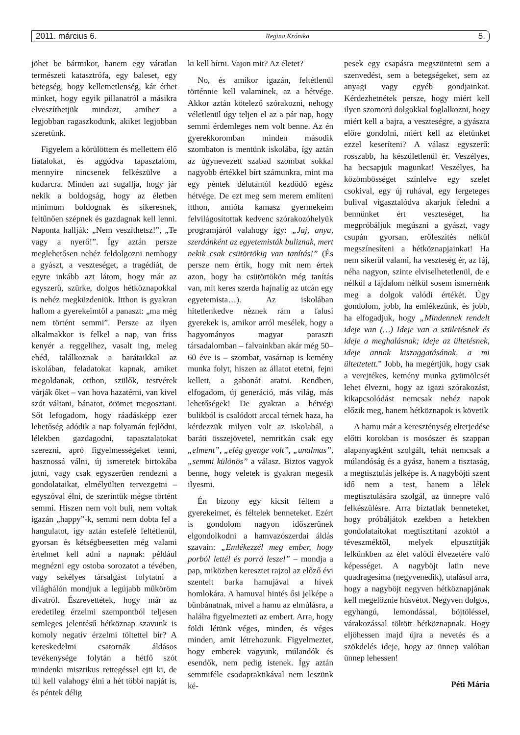2011. március 6. Regina Krónika 5.
jöhet be bármikor, hanem egy váratlan természeti katasztrófa, egy baleset, egy betegség, hogy kellemetlenség, kár érhet minket, hogy egyik pillanatról a másikra elveszíthetjük mindazt, amihez a legjobban ragaszkodunk, akiket legjobban szeretünk.
Figyelem a körülöttem és mellettem élő fiatalokat, és aggódva tapasztalom, mennyire nincsenek felkészülve a kudarcra. Minden azt sugallja, hogy jár nekik a boldogság, hogy az életben minimum boldognak és sikeresnek, feltűnően szépnek és gazdagnak kell lenni. Naponta hallják: „Nem veszíthetsz!”, „Te vagy a nyerő!”. Így aztán persze meglehetősen nehéz feldolgozni nemhogy a gyászt, a veszteséget, a tragédiát, de egyre inkább azt látom, hogy már az egyszerű, szürke, dolgos hétköznapokkal is nehéz megküzdeniük. Itthon is gyakran hallom a gyerekeimtől a panaszt: „ma még nem történt semmi”. Persze az ilyen alkalmakkor is felkel a nap, van friss kenyér a reggelihez, vasalt ing, meleg ebéd, találkoznak a barátaikkal az iskolában, feladatokat kapnak, amiket megoldanak, otthon, szülők, testvérek várják őket – van hova hazatérni, van kivel szót váltani, bánatot, örömet megosztani. Sőt lefogadom, hogy ráadásképp ezer lehetőség adódik a nap folyamán fejlődni, lélekben gazdagodni, tapasztalatokat szerezni, apró figyelmességeket tenni, hasznossá válni, új ismeretek birtokába jutni, vagy csak egyszerűen rendezni a gondolataikat, elmélyülten tervezgetni – egyszóval élni, de szerintük mégse történt semmi. Hiszen nem volt buli, nem voltak igazán „happy”-k, semmi nem dobta fel a hangulatot, így aztán estefelé feltétlenül, gyorsan és kétségbeesetten még valami értelmet kell adni a napnak: például megnézni egy ostoba sorozatot a tévében, vagy sekélyes társalgást folytatni a világhálón mondjuk a legújabb műköröm divatról. Észrevettétek, hogy már az eredetileg érzelmi szempontból teljesen semleges jelentésű hétköznap szavunk is komoly negatív érzelmi töltettel bír? A kereskedelmi csatornák áldásos tevékenysége folytán a hétfő szót mindenki misztikus rettegéssel ejti ki, de túl kell valahogy élni a hét többi napját is, és péntek délig
ki kell bírni. Vajon mit? Az életet?
No, és amikor igazán, feltétlenül történnie kell valaminek, az a hétvége. Akkor aztán kötelező szórakozni, nehogy véletlenül úgy teljen el az a pár nap, hogy semmi érdemleges nem volt benne. Az én gyerekkoromban minden második szombaton is mentünk iskolába, így aztán az úgynevezett szabad szombat sokkal nagyobb értékkel bírt számunkra, mint ma egy péntek délutántól kezdődő egész hétvége. De ezt meg sem merem említeni itthon, amióta kamasz gyermekeim felvilágosítottak kedvenc szórakozóhelyük programjáról valahogy így: „Jaj, anya, szerdánként az egyetemisták buliznak, mert nekik csak csütörtökig van tanítás!” (És persze nem értik, hogy mit nem értek azon, hogy ha csütörtökön még tanítás van, mit keres szerda hajnalig az utcán egy egyetemista…). Az iskolában hitetlenkedve néznek rám a falusi gyerekek is, amikor arról mesélek, hogy a hagyományos magyar paraszti társadalomban – falvainkban akár még 50–60 éve is – szombat, vasárnap is kemény munka folyt, hiszen az állatot etetni, fejni kellett, a gabonát aratni. Rendben, elfogadom, új generáció, más világ, más lehetőségek! De gyakran a hétvégi bulikból is csalódott arccal térnek haza, ha kérdezzük milyen volt az iskolabál, a baráti összejövetel, nemritkán csak egy „elment”, „elég gyenge volt”, „unalmas”, „semmi különös” a válasz. Biztos vagyok benne, hogy veletek is gyakran megesik ilyesmi.
Én bizony egy kicsit féltem a gyerekeimet, és féltelek benneteket. Ezért is gondolom nagyon időszerűnek elgondolkodni a hamvazószerdai áldás szavain: „Emlékezzél meg ember, hogy porból lettél és porrá leszel” – mondja a pap, miközben keresztet rajzol az előző évi szentelt barka hamujával a hívek homlokára. A hamuval hintés ősi jelképe a bűnbánatnak, mivel a hamu az elmúlásra, a halálra figyelmezteti az embert. Arra, hogy földi létünk véges, minden, és véges minden, amit létrehozunk. Figyelmeztet, hogy emberek vagyunk, múlandók és esendők, nem pedig istenek. Így aztán semmiféle csodapraktikával nem leszünk ké-
pesek egy csapásra megszüntetni sem a szenvedést, sem a betegségeket, sem az anyagi vagy egyéb gondjainkat. Kérdezhetnétek persze, hogy miért kell ilyen szomorú dolgokkal foglalkozni, hogy miért kell a bajra, a veszteségre, a gyászra előre gondolni, miért kell az életünket ezzel keseríteni? A válasz egyszerű: rosszabb, ha készületlenül ér. Veszélyes, ha becsapjuk magunkat! Veszélyes, ha közömbösséget színlelve egy szelet csokival, egy új ruhával, egy fergeteges bulival vigasztalódva akarjuk feledni a bennünket ért veszteséget, ha megpróbáljuk megúszni a gyászt, vagy csupán gyorsan, erőfeszítés nélkül megszínesíteni a hétköznapjainkat! Ha nem sikerül valami, ha veszteség ér, az fáj, néha nagyon, szinte elviselhetetlenül, de e nélkül a fájdalom nélkül sosem ismernénk meg a dolgok valódi értékét. Úgy gondolom, jobb, ha emlékezünk, és jobb, ha elfogadjuk, hogy „Mindennek rendelt ideje van (…) Ideje van a születésnek és ideje a meghalásnak; ideje az ültetésnek, ideje annak kiszaggatásának, a mi ültettetett.” Jobb, ha megértjük, hogy csak a verejtékes, kemény munka gyümölcsét lehet élvezni, hogy az igazi szórakozást, kikapcsolódást nemcsak nehéz napok előzik meg, hanem hétköznapok is követik
A hamu már a kereszténység elterjedése előtti korokban is mosószer és szappan alapanyagként szolgált, tehát nemcsak a múlandóság és a gyász, hanem a tisztaság, a megtisztulás jelképe is. A nagyböjti szent idő nem a test, hanem a lélek megtisztulására szolgál, az ünnepre való felkészülésre. Arra bíztatlak benneteket, hogy próbáljátok ezekben a hetekben gondolataitokat megtisztítani azoktól a téveszméktől, melyek elpusztítják lelkünkben az élet valódi élvezetére való képességet. A nagyböjt latin neve quadragesima (negyvenedik), utalásul arra, hogy a nagyböjt negyven hétköznapjának kell megelőznie húsvétot. Negyven dolgos, egyhangú, lemondással, böjtöléssel, várakozással töltött hétköznapnak. Hogy eljöhessen majd újra a nevetés és a szökdelés ideje, hogy az ünnep valóban ünnep lehessen!
Péti Mária